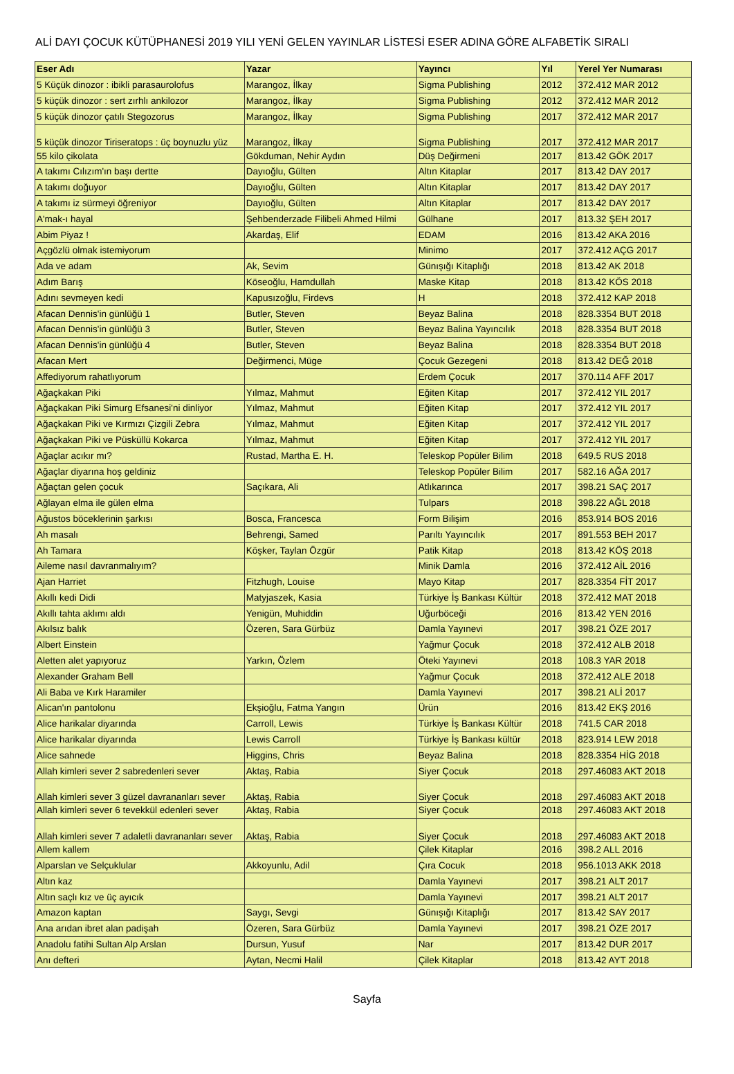ALİ DAYI ÇOCUK KÜTÜPHANESİ 2019 YILI YENİ GELEN YAYINLAR LİSTESİ ESER ADINA GÖRE ALFABETİK SIRALI
| Eser Adı | Yazar | Yayıncı | Yıl | Yerel Yer Numarası |
| --- | --- | --- | --- | --- |
| 5 Küçük dinozor : ibikli parasaurolofus | Marangoz, İlkay | Sigma Publishing | 2012 | 372.412 MAR 2012 |
| 5 küçük dinozor : sert zırhlı ankilozor | Marangoz, İlkay | Sigma Publishing | 2012 | 372.412 MAR 2012 |
| 5 küçük dinozor çatılı Stegozorus | Marangoz, İlkay | Sigma Publishing | 2017 | 372.412 MAR 2017 |
| 5 küçük dinozor Tiriseratops : üç boynuzlu yüz | Marangoz, İlkay | Sigma Publishing | 2017 | 372.412 MAR 2017 |
| 55 kilo çikolata | Gökduman, Nehir Aydın | Düş Değirmeni | 2017 | 813.42 GÖK 2017 |
| A takımı Cılızım'ın başı dertte | Dayıoğlu, Gülten | Altın Kitaplar | 2017 | 813.42 DAY 2017 |
| A takımı doğuyor | Dayıoğlu, Gülten | Altın Kitaplar | 2017 | 813.42 DAY 2017 |
| A takımı iz sürmeyi öğreniyor | Dayıoğlu, Gülten | Altın Kitaplar | 2017 | 813.42 DAY 2017 |
| A'mak-ı hayal | Şehbenderzade Filibeli Ahmed Hilmi | Gülhane | 2017 | 813.32 ŞEH 2017 |
| Abim Piyaz ! | Akardaş, Elif | EDAM | 2016 | 813.42 AKA 2016 |
| Açgözlü olmak istemiyorum | | Minimo | 2017 | 372.412 AÇG 2017 |
| Ada ve adam | Ak, Sevim | Günışığı Kitaplığı | 2018 | 813.42 AK 2018 |
| Adım Barış | Köseoğlu, Hamdullah | Maske Kitap | 2018 | 813.42 KÖS 2018 |
| Adını sevmeyen kedi | Kapusızoğlu, Firdevs | H | 2018 | 372.412 KAP 2018 |
| Afacan Dennis'in günlüğü 1 | Butler, Steven | Beyaz Balina | 2018 | 828.3354 BUT 2018 |
| Afacan Dennis'in günlüğü 3 | Butler, Steven | Beyaz Balina Yayıncılık | 2018 | 828.3354 BUT 2018 |
| Afacan Dennis'in günlüğü 4 | Butler, Steven | Beyaz Balina | 2018 | 828.3354 BUT 2018 |
| Afacan Mert | Değirmenci, Müge | Çocuk Gezegeni | 2018 | 813.42 DEĞ 2018 |
| Affediyorum rahatlıyorum | | Erdem Çocuk | 2017 | 370.114 AFF 2017 |
| Ağaçkakan Piki | Yılmaz, Mahmut | Eğiten Kitap | 2017 | 372.412 YIL 2017 |
| Ağaçkakan Piki Simurg Efsanesi'ni dinliyor | Yılmaz, Mahmut | Eğiten Kitap | 2017 | 372.412 YIL 2017 |
| Ağaçkakan Piki ve Kırmızı Çizgili Zebra | Yılmaz, Mahmut | Eğiten Kitap | 2017 | 372.412 YIL 2017 |
| Ağaçkakan Piki ve Püsküllü Kokarca | Yılmaz, Mahmut | Eğiten Kitap | 2017 | 372.412 YIL 2017 |
| Ağaçlar acıkır mı? | Rustad, Martha E. H. | Teleskop Popüler Bilim | 2018 | 649.5 RUS 2018 |
| Ağaçlar diyarına hoş geldiniz | | Teleskop Popüler Bilim | 2017 | 582.16 AĞA 2017 |
| Ağaçtan gelen çocuk | Saçıkara, Ali | Atlıkarınca | 2017 | 398.21 SAÇ 2017 |
| Ağlayan elma ile gülen elma | | Tulpars | 2018 | 398.22 AĞL 2018 |
| Ağustos böceklerinin şarkısı | Bosca, Francesca | Form Bilişim | 2016 | 853.914 BOS 2016 |
| Ah masalı | Behrengi, Samed | Parıltı Yayıncılık | 2017 | 891.553 BEH 2017 |
| Ah Tamara | Köşker, Taylan Özgür | Patik Kitap | 2018 | 813.42 KÖŞ 2018 |
| Aileme nasıl davranmalıyım? | | Minik Damla | 2016 | 372.412 AİL 2016 |
| Ajan Harriet | Fitzhugh, Louise | Mayo Kitap | 2017 | 828.3354 FİT 2017 |
| Akıllı kedi Didi | Matyjaszek, Kasia | Türkiye İş Bankası Kültür | 2018 | 372.412 MAT 2018 |
| Akıllı tahta aklımı aldı | Yenigün, Muhiddin | Uğurböceği | 2016 | 813.42 YEN 2016 |
| Akılsız balık | Özeren, Sara Gürbüz | Damla Yayınevi | 2017 | 398.21 ÖZE 2017 |
| Albert Einstein | | Yağmur Çocuk | 2018 | 372.412 ALB 2018 |
| Aletten alet yapıyoruz | Yarkın, Özlem | Öteki Yayınevi | 2018 | 108.3 YAR 2018 |
| Alexander Graham Bell | | Yağmur Çocuk | 2018 | 372.412 ALE 2018 |
| Ali Baba ve Kırk Haramiler | | Damla Yayınevi | 2017 | 398.21 ALİ 2017 |
| Alican'ın pantolonu | Ekşioğlu, Fatma Yangın | Ürün | 2016 | 813.42 EKŞ 2016 |
| Alice harikalar diyarında | Carroll, Lewis | Türkiye İş Bankası Kültür | 2018 | 741.5 CAR 2018 |
| Alice harikalar diyarında | Lewis Carroll | Türkiye İş Bankası kültür | 2018 | 823.914 LEW 2018 |
| Alice sahnede | Higgins, Chris | Beyaz Balina | 2018 | 828.3354 HİG 2018 |
| Allah kimleri sever 2 sabredenleri sever | Aktaş, Rabia | Siyer Çocuk | 2018 | 297.46083 AKT 2018 |
| Allah kimleri sever 3 güzel davrananları sever | Aktaş, Rabia | Siyer Çocuk | 2018 | 297.46083 AKT 2018 |
| Allah kimleri sever 6 tevekkül edenleri sever | Aktaş, Rabia | Siyer Çocuk | 2018 | 297.46083 AKT 2018 |
| Allah kimleri sever 7 adaletli davrananları sever | Aktaş, Rabia | Siyer Çocuk | 2018 | 297.46083 AKT 2018 |
| Allem kallem | | Çilek Kitaplar | 2016 | 398.2 ALL 2016 |
| Alparslan ve Selçuklular | Akkoyunlu, Adil | Çıra Cocuk | 2018 | 956.1013 AKK 2018 |
| Altın kaz | | Damla Yayınevi | 2017 | 398.21 ALT 2017 |
| Altın saçlı kız ve üç ayıcık | | Damla Yayınevi | 2017 | 398.21 ALT 2017 |
| Amazon kaptan | Saygı, Sevgi | Günışığı Kitaplığı | 2017 | 813.42 SAY 2017 |
| Ana arıdan ibret alan padişah | Özeren, Sara Gürbüz | Damla Yayınevi | 2017 | 398.21 ÖZE 2017 |
| Anadolu fatihi Sultan Alp Arslan | Dursun, Yusuf | Nar | 2017 | 813.42 DUR 2017 |
| Anı defteri | Aytan, Necmi Halil | Çilek Kitaplar | 2018 | 813.42 AYT 2018 |
Sayfa